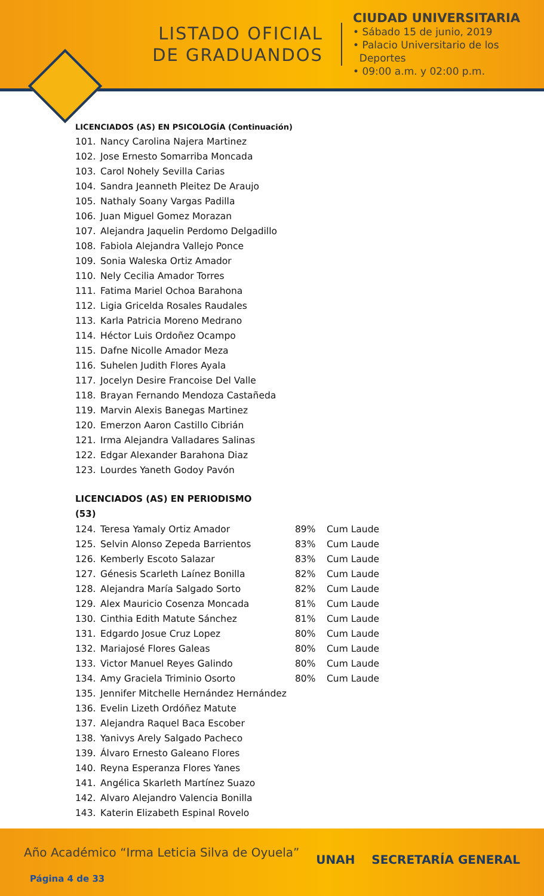LISTADO OFICIAL
DE GRADUANDOS
CIUDAD UNIVERSITARIA
• Sábado 15 de junio, 2019
• Palacio Universitario de los
Deportes
• 09:00 a.m. y 02:00 p.m.
LICENCIADOS (AS) EN PSICOLOGÍA (Continuación)
| 101. | Nancy Carolina Najera Martinez |
| 102. | Jose Ernesto Somarriba Moncada |
| 103. | Carol Nohely Sevilla Carias |
| 104. | Sandra Jeanneth Pleitez De Araujo |
| 105. | Nathaly Soany Vargas Padilla |
| 106. | Juan Miguel Gomez Morazan |
| 107. | Alejandra Jaquelin Perdomo Delgadillo |
| 108. | Fabiola Alejandra Vallejo Ponce |
| 109. | Sonia Waleska Ortiz Amador |
| 110. | Nely Cecilia Amador Torres |
| 111. | Fatima Mariel Ochoa Barahona |
| 112. | Ligia Gricelda Rosales Raudales |
| 113. | Karla Patricia Moreno Medrano |
| 114. | Héctor Luis Ordoñez Ocampo |
| 115. | Dafne Nicolle Amador Meza |
| 116. | Suhelen Judith Flores Ayala |
| 117. | Jocelyn Desire Francoise Del Valle |
| 118. | Brayan Fernando Mendoza Castañeda |
| 119. | Marvin Alexis Banegas Martinez |
| 120. | Emerzon Aaron Castillo Cibrián |
| 121. | Irma Alejandra Valladares Salinas |
| 122. | Edgar Alexander Barahona Diaz |
| 123. | Lourdes Yaneth Godoy Pavón |
LICENCIADOS (AS) EN PERIODISMO
(53)
| 124. | Teresa Yamaly Ortiz Amador | 89% | Cum Laude |
| 125. | Selvin Alonso Zepeda Barrientos | 83% | Cum Laude |
| 126. | Kemberly Escoto Salazar | 83% | Cum Laude |
| 127. | Génesis Scarleth Laínez Bonilla | 82% | Cum Laude |
| 128. | Alejandra María Salgado Sorto | 82% | Cum Laude |
| 129. | Alex Mauricio Cosenza Moncada | 81% | Cum Laude |
| 130. | Cinthia Edith Matute Sánchez | 81% | Cum Laude |
| 131. | Edgardo Josue Cruz Lopez | 80% | Cum Laude |
| 132. | Mariajosé Flores Galeas | 80% | Cum Laude |
| 133. | Victor Manuel Reyes Galindo | 80% | Cum Laude |
| 134. | Amy Graciela Triminio Osorto | 80% | Cum Laude |
| 135. | Jennifer Mitchelle Hernández Hernández | | |
| 136. | Evelin Lizeth Ordóñez Matute | | |
| 137. | Alejandra Raquel Baca Escober | | |
| 138. | Yanivys Arely Salgado Pacheco | | |
| 139. | Álvaro Ernesto Galeano Flores | | |
| 140. | Reyna Esperanza Flores Yanes | | |
| 141. | Angélica Skarleth Martínez Suazo | | |
| 142. | Alvaro Alejandro Valencia Bonilla | | |
| 143. | Katerin Elizabeth Espinal Rovelo | | |
Año Académico “Irma Leticia Silva de Oyuela”
Página 4 de 33
UNAH SECRETARÍA GENERAL